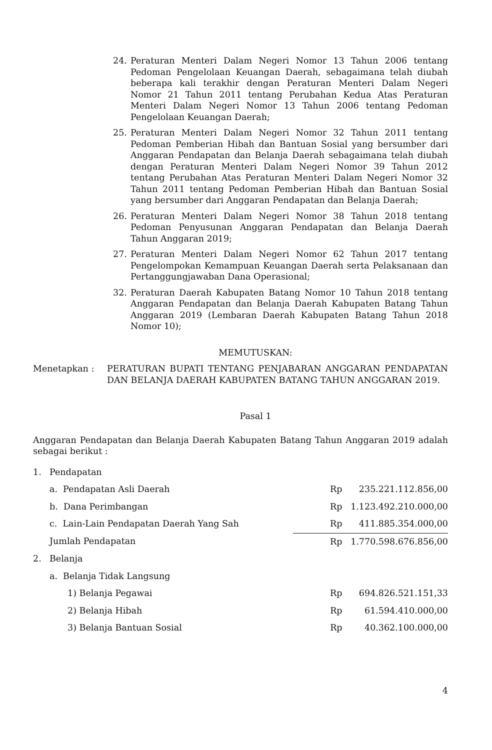24. Peraturan Menteri Dalam Negeri Nomor 13 Tahun 2006 tentang Pedoman Pengelolaan Keuangan Daerah, sebagaimana telah diubah beberapa kali terakhir dengan Peraturan Menteri Dalam Negeri Nomor 21 Tahun 2011 tentang Perubahan Kedua Atas Peraturan Menteri Dalam Negeri Nomor 13 Tahun 2006 tentang Pedoman Pengelolaan Keuangan Daerah;
25. Peraturan Menteri Dalam Negeri Nomor 32 Tahun 2011 tentang Pedoman Pemberian Hibah dan Bantuan Sosial yang bersumber dari Anggaran Pendapatan dan Belanja Daerah sebagaimana telah diubah dengan Peraturan Menteri Dalam Negeri Nomor 39 Tahun 2012 tentang Perubahan Atas Peraturan Menteri Dalam Negeri Nomor 32 Tahun 2011 tentang Pedoman Pemberian Hibah dan Bantuan Sosial yang bersumber dari Anggaran Pendapatan dan Belanja Daerah;
26. Peraturan Menteri Dalam Negeri Nomor 38 Tahun 2018 tentang Pedoman Penyusunan Anggaran Pendapatan dan Belanja Daerah Tahun Anggaran 2019;
27. Peraturan Menteri Dalam Negeri Nomor 62 Tahun 2017 tentang Pengelompokan Kemampuan Keuangan Daerah serta Pelaksanaan dan Pertanggungjawaban Dana Operasional;
32. Peraturan Daerah Kabupaten Batang Nomor 10 Tahun 2018 tentang Anggaran Pendapatan dan Belanja Daerah Kabupaten Batang Tahun Anggaran 2019 (Lembaran Daerah Kabupaten Batang Tahun 2018 Nomor 10);
MEMUTUSKAN:
Menetapkan : PERATURAN BUPATI TENTANG PENJABARAN ANGGARAN PENDAPATAN DAN BELANJA DAERAH KABUPATEN BATANG TAHUN ANGGARAN 2019.
Pasal 1
Anggaran Pendapatan dan Belanja Daerah Kabupaten Batang Tahun Anggaran 2019 adalah sebagai berikut :
| 1. | Pendapatan | | |
| | a. Pendapatan Asli Daerah | | Rp 235.221.112.856,00 |
| | b. Dana Perimbangan | | Rp 1.123.492.210.000,00 |
| | c. Lain-Lain Pendapatan Daerah Yang Sah | | Rp 411.885.354.000,00 |
| | Jumlah Pendapatan | | Rp 1.770.598.676.856,00 |
| 2. | Belanja | | |
| | a. Belanja Tidak Langsung | | |
| | | 1) Belanja Pegawai | Rp 694.826.521.151,33 |
| | | 2) Belanja Hibah | Rp 61.594.410.000,00 |
| | | 3) Belanja Bantuan Sosial | Rp 40.362.100.000,00 |
4